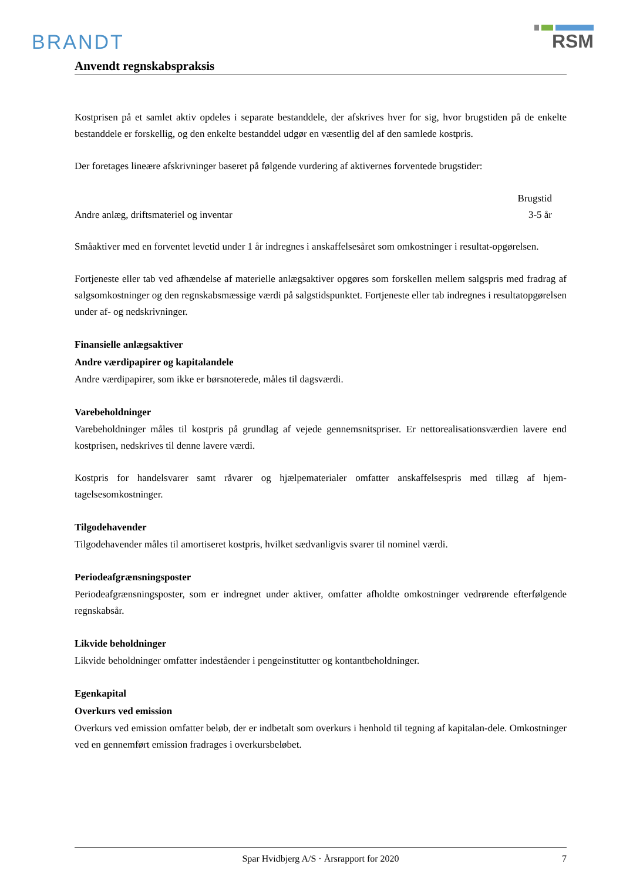BRANDT
RSM
Anvendt regnskabspraksis
Kostprisen på et samlet aktiv opdeles i separate bestanddele, der afskrives hver for sig, hvor brugstiden på de enkelte bestanddele er forskellig, og den enkelte bestanddel udgør en væsentlig del af den samlede kostpris.
Der foretages lineære afskrivninger baseret på følgende vurdering af aktivernes forventede brugstider:
| | Brugstid |
| Andre anlæg, driftsmateriel og inventar | 3-5 år |
Småaktiver med en forventet levetid under 1 år indregnes i anskaffelsesåret som omkostninger i resultat-opgørelsen.
Fortjeneste eller tab ved afhændelse af materielle anlægsaktiver opgøres som forskellen mellem salgspris med fradrag af salgsomkostninger og den regnskabsmæssige værdi på salgstidspunktet. Fortjeneste eller tab indregnes i resultatopgørelsen under af- og nedskrivninger.
Finansielle anlægsaktiver
Andre værdipapirer og kapitalandele
Andre værdipapirer, som ikke er børsnoterede, måles til dagsværdi.
Varebeholdninger
Varebeholdninger måles til kostpris på grundlag af vejede gennemsnitspriser. Er nettorealisationsværdien lavere end kostprisen, nedskrives til denne lavere værdi.
Kostpris for handelsvarer samt råvarer og hjælpematerialer omfatter anskaffelsespris med tillæg af hjem-tagelsesomkostninger.
Tilgodehavender
Tilgodehavender måles til amortiseret kostpris, hvilket sædvanligvis svarer til nominel værdi.
Periodeafgrænsningsposter
Periodeafgrænsningsposter, som er indregnet under aktiver, omfatter afholdte omkostninger vedrørende efterfølgende regnskabsår.
Likvide beholdninger
Likvide beholdninger omfatter indeståender i pengeinstitutter og kontantbeholdninger.
Egenkapital
Overkurs ved emission
Overkurs ved emission omfatter beløb, der er indbetalt som overkurs i henhold til tegning af kapitalan-dele. Omkostninger ved en gennemført emission fradrages i overkursbeløbet.
Spar Hvidbjerg A/S · Årsrapport for 2020 7